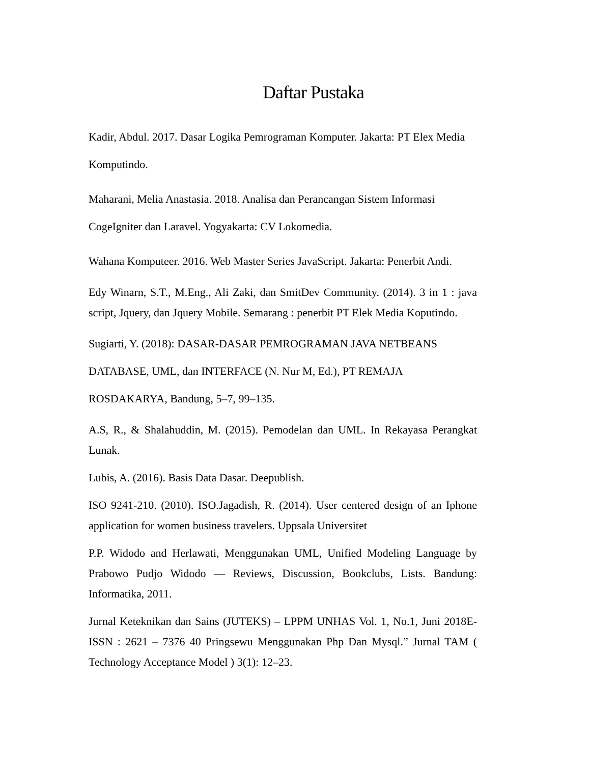Daftar Pustaka
Kadir, Abdul. 2017. Dasar Logika Pemrograman Komputer. Jakarta: PT Elex Media
Komputindo.
Maharani, Melia Anastasia. 2018. Analisa dan Perancangan Sistem Informasi
CogeIgniter dan Laravel. Yogyakarta: CV Lokomedia.
Wahana Komputeer. 2016. Web Master Series JavaScript. Jakarta: Penerbit Andi.
Edy Winarn, S.T., M.Eng., Ali Zaki, dan SmitDev Community. (2014). 3 in 1 : java script, Jquery, dan Jquery Mobile. Semarang : penerbit PT Elek Media Koputindo.
Sugiarti, Y. (2018): DASAR-DASAR PEMROGRAMAN JAVA NETBEANS
DATABASE, UML, dan INTERFACE (N. Nur M, Ed.), PT REMAJA
ROSDAKARYA, Bandung, 5–7, 99–135.
A.S, R., & Shalahuddin, M. (2015). Pemodelan dan UML. In Rekayasa Perangkat Lunak.
Lubis, A. (2016). Basis Data Dasar. Deepublish.
ISO 9241-210. (2010). ISO.Jagadish, R. (2014). User centered design of an Iphone application for women business travelers. Uppsala Universitet
P.P. Widodo and Herlawati, Menggunakan UML, Unified Modeling Language by Prabowo Pudjo Widodo — Reviews, Discussion, Bookclubs, Lists. Bandung: Informatika, 2011.
Jurnal Keteknikan dan Sains (JUTEKS) – LPPM UNHAS Vol. 1, No.1, Juni 2018E-ISSN : 2621 – 7376 40 Pringsewu Menggunakan Php Dan Mysql.” Jurnal TAM ( Technology Acceptance Model ) 3(1): 12–23.